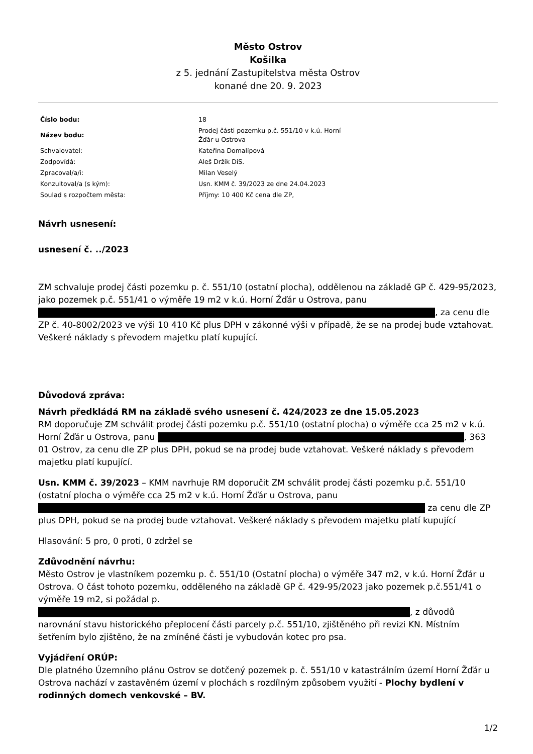Město Ostrov
Košilka
z 5. jednání Zastupitelstva města Ostrov
konané dne 20. 9. 2023
| Číslo bodu: | 18 |
| Název bodu: | Prodej části pozemku p.č. 551/10 v k.ú. Horní Žďár u Ostrova |
| Schvalovatel: | Kateřina Domalípová |
| Zodpovídá: | Aleš Držík DiS. |
| Zpracoval/a/i: | Milan Veselý |
| Konzultoval/a (s kým): | Usn. KMM č. 39/2023 ze dne 24.04.2023 |
| Soulad s rozpočtem města: | Příjmy: 10 400 Kč cena dle ZP, |
Návrh usnesení:
usnesení č. ../2023
ZM schvaluje prodej části pozemku p. č. 551/10 (ostatní plocha), oddělenou na základě GP č. 429-95/2023, jako pozemek p.č. 551/41 o výměře 19 m2 v k.ú. Horní Žďár u Ostrova, panu , za cenu dle ZP č. 40-8002/2023 ve výši 10 410 Kč plus DPH v zákonné výši v případě, že se na prodej bude vztahovat. Veškeré náklady s převodem majetku platí kupující.
Důvodová zpráva:
Návrh předkládá RM na základě svého usnesení č. 424/2023 ze dne 15.05.2023
RM doporučuje ZM schválit prodej části pozemku p.č. 551/10 (ostatní plocha) o výměře cca 25 m2 v k.ú. Horní Žďár u Ostrova, panu , 363 01 Ostrov, za cenu dle ZP plus DPH, pokud se na prodej bude vztahovat. Veškeré náklady s převodem majetku platí kupující.
Usn. KMM č. 39/2023 – KMM navrhuje RM doporučit ZM schválit prodej části pozemku p.č. 551/10 (ostatní plocha o výměře cca 25 m2 v k.ú. Horní Žďár u Ostrova, panu za cenu dle ZP plus DPH, pokud se na prodej bude vztahovat. Veškeré náklady s převodem majetku platí kupující
Hlasování: 5 pro, 0 proti, 0 zdržel se
Zdůvodnění návrhu:
Město Ostrov je vlastníkem pozemku p. č. 551/10 (Ostatní plocha) o výměře 347 m2, v k.ú. Horní Žďár u Ostrova. O část tohoto pozemku, odděleného na základě GP č. 429-95/2023 jako pozemek p.č.551/41 o výměře 19 m2, si požádal p. , z důvodů narovnání stavu historického přeplocení části parcely p.č. 551/10, zjištěného při revizi KN. Místním šetřením bylo zjištěno, že na zmíněné části je vybudován kotec pro psa.
Vyjádření ORÚP:
Dle platného Územního plánu Ostrov se dotčený pozemek p. č. 551/10 v katastrálním území Horní Žďár u Ostrova nachází v zastavěném území v plochách s rozdílným způsobem využití - Plochy bydlení v rodinných domech venkovské – BV.
1/2